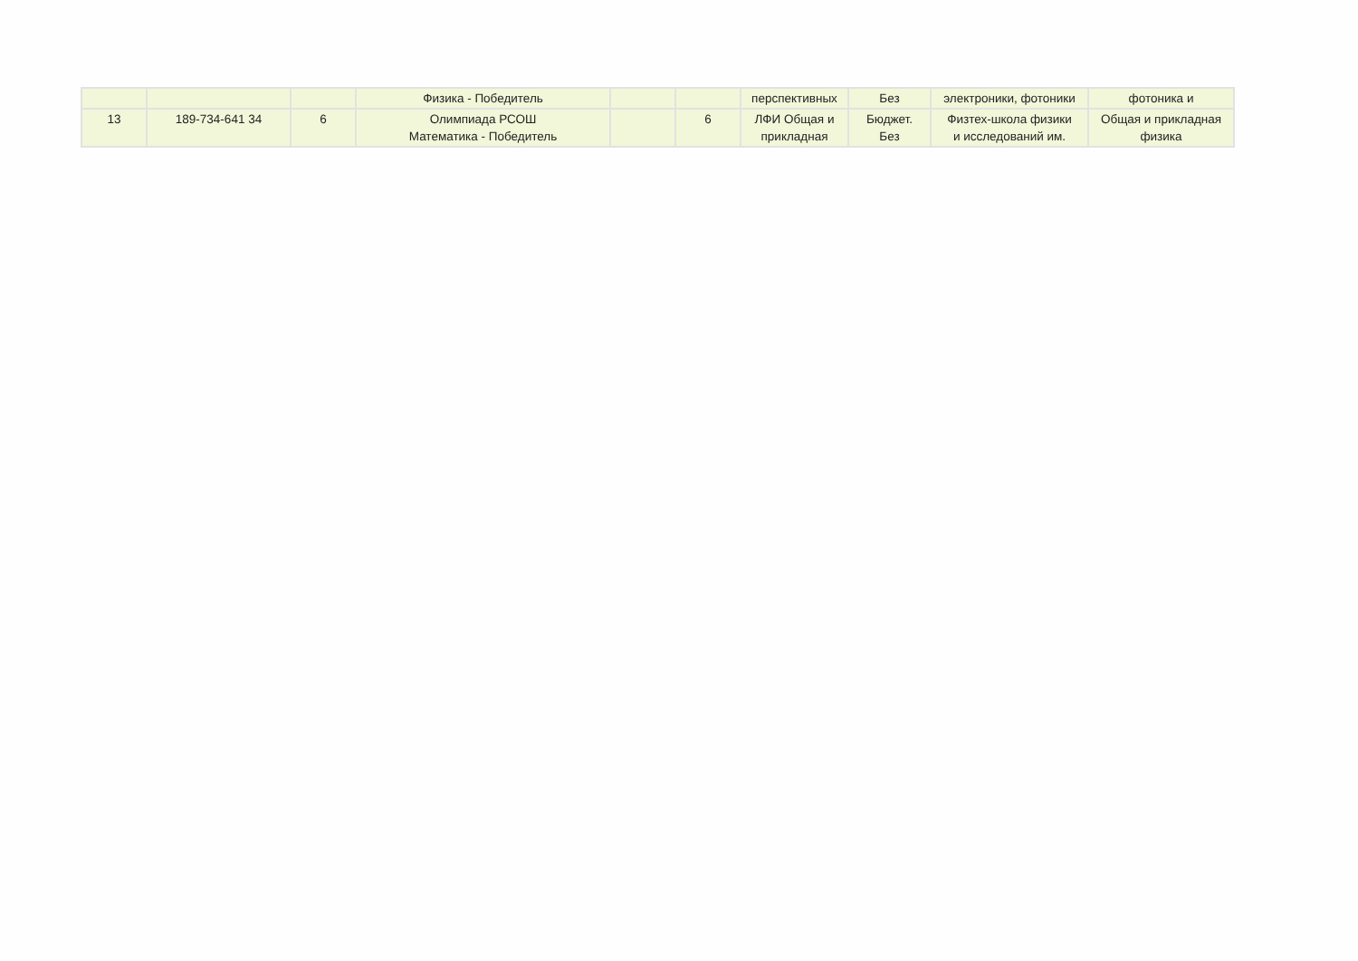| | | | Физика - Победитель | | | перспективных | Без | электроники, фотоники | фотоника и |
| 13 | 189-734-641 34 | 6 | Олимпиада РСОШ Математика - Победитель | | 6 | ЛФИ Общая и прикладная | Бюджет. Без | Физтех-школа физики и исследований им. | Общая и прикладная физика |